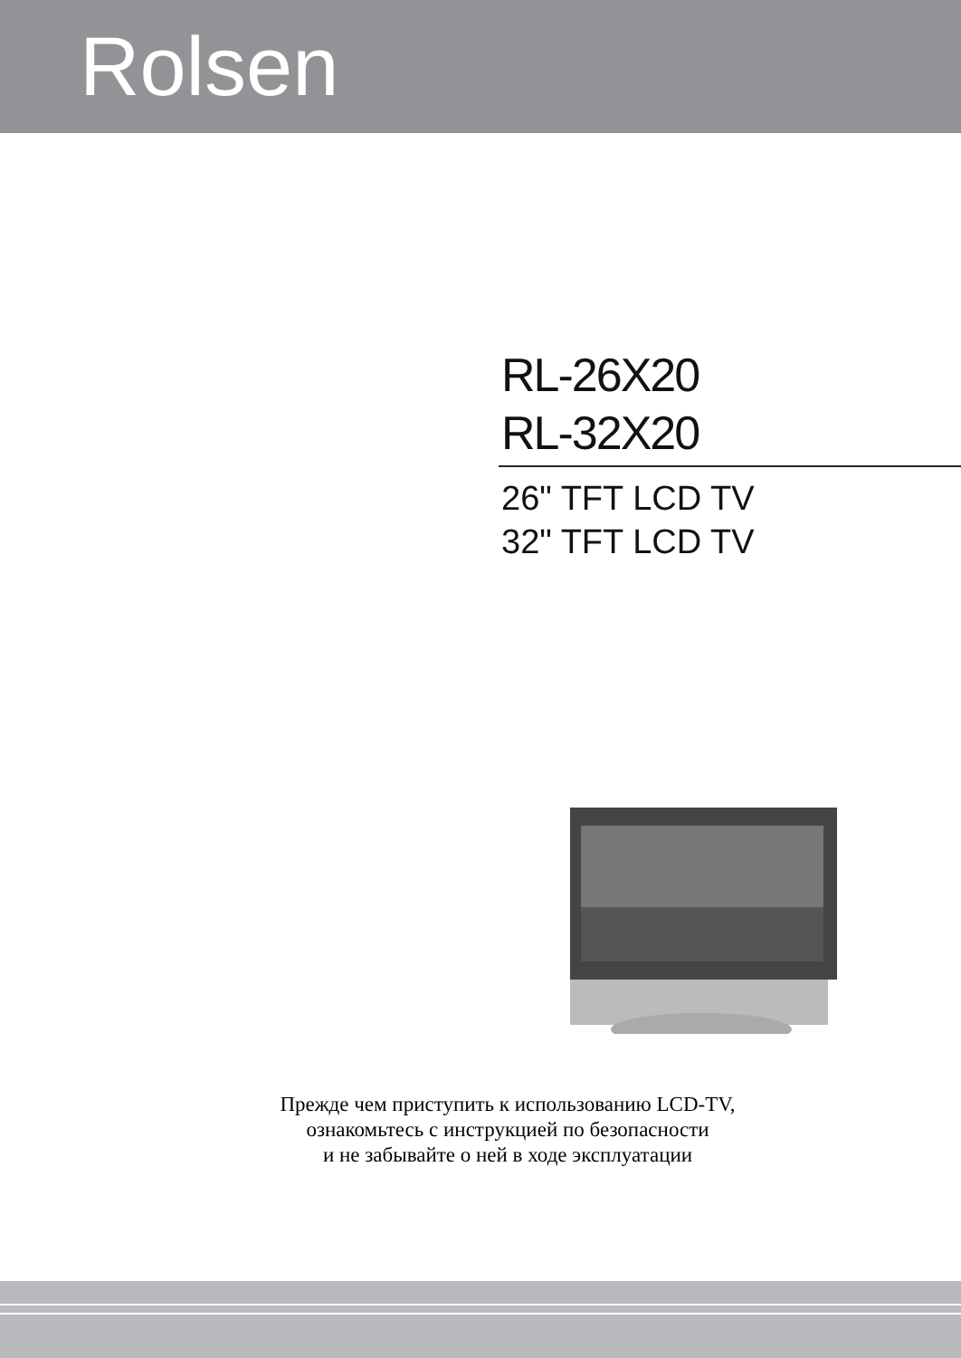Rolsen
RL-26X20
RL-32X20
26" TFT LCD TV
32" TFT LCD TV
Прежде чем приступить к использованию LCD-TV,
ознакомьтесь с инструкцией по безопасности
и не забывайте о ней в ходе эксплуатации